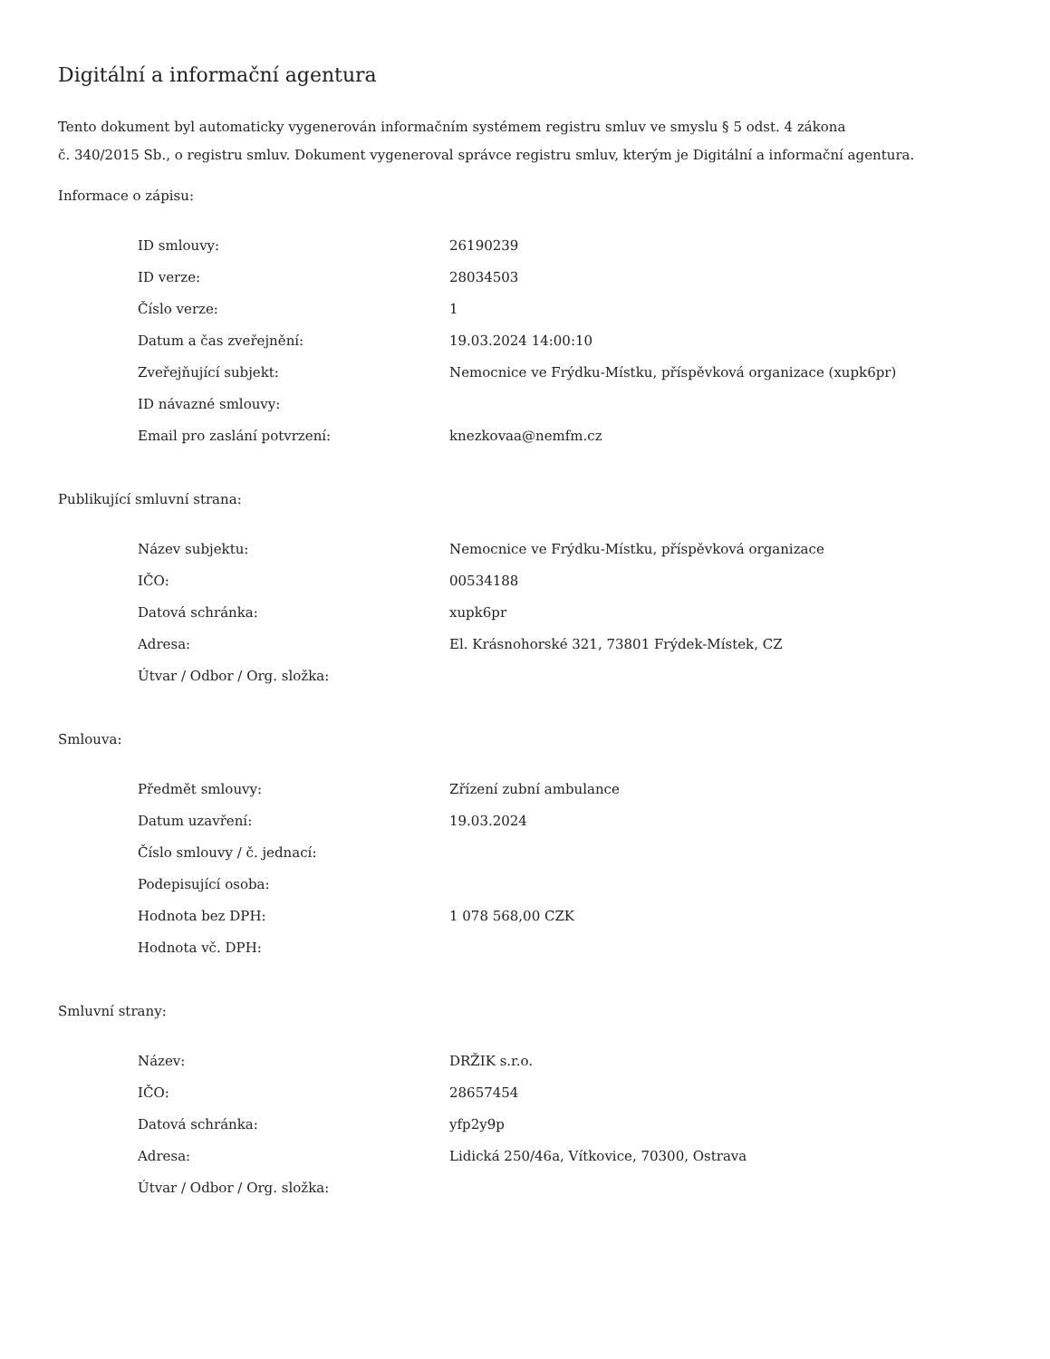Digitální a informační agentura
Tento dokument byl automaticky vygenerován informačním systémem registru smluv ve smyslu § 5 odst. 4 zákona
č. 340/2015 Sb., o registru smluv. Dokument vygeneroval správce registru smluv, kterým je Digitální a informační agentura.
Informace o zápisu:
| ID smlouvy: | 26190239 |
| ID verze: | 28034503 |
| Číslo verze: | 1 |
| Datum a čas zveřejnění: | 19.03.2024 14:00:10 |
| Zveřejňující subjekt: | Nemocnice ve Frýdku-Místku, příspěvková organizace (xupk6pr) |
| ID návazné smlouvy: | |
| Email pro zaslání potvrzení: | knezkovaa@nemfm.cz |
Publikující smluvní strana:
| Název subjektu: | Nemocnice ve Frýdku-Místku, příspěvková organizace |
| IČO: | 00534188 |
| Datová schránka: | xupk6pr |
| Adresa: | El. Krásnohorské 321, 73801 Frýdek-Místek, CZ |
| Útvar / Odbor / Org. složka: | |
Smlouva:
| Předmět smlouvy: | Zřízení zubní ambulance |
| Datum uzavření: | 19.03.2024 |
| Číslo smlouvy / č. jednací: | |
| Podepisující osoba: | |
| Hodnota bez DPH: | 1 078 568,00 CZK |
| Hodnota vč. DPH: | |
Smluvní strany:
| Název: | DRŽIK s.r.o. |
| IČO: | 28657454 |
| Datová schránka: | yfp2y9p |
| Adresa: | Lidická 250/46a, Vítkovice, 70300, Ostrava |
| Útvar / Odbor / Org. složka: | |